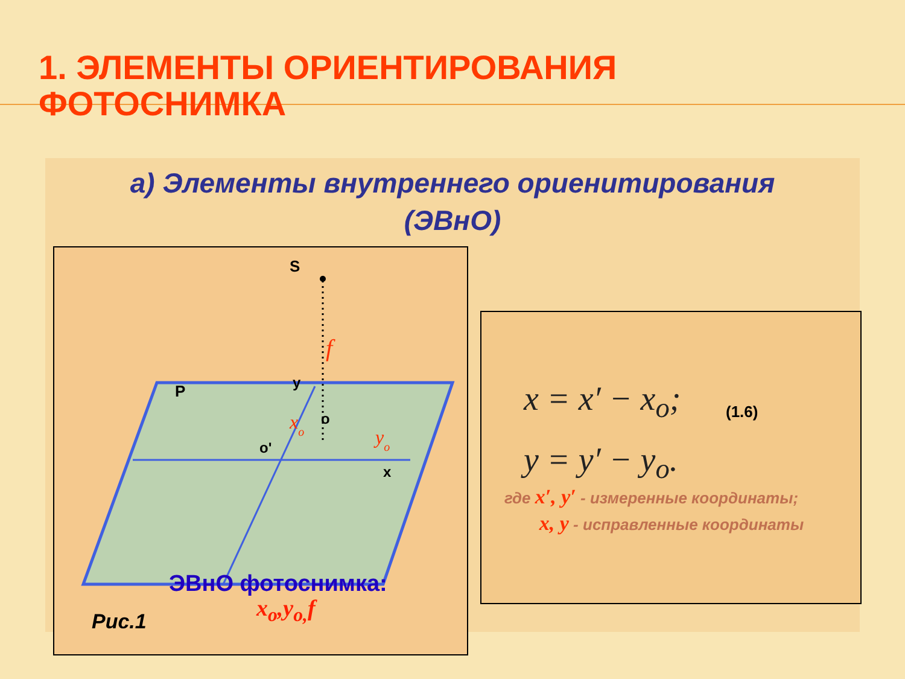1. ЭЛЕМЕНТЫ ОРИЕНТИРОВАНИЯ
ФОТОСНИМКА
а) Элементы внутреннего ориенитирования (ЭВнО)
S
P
y
o
o'
x
f
xo
yo
Рис.1
ЭВнО фотоснимка:
x<sub>o</sub>,y<sub>o,</sub>f
x = x′ − x<sub>o</sub>;
y = y′ − y<sub>o</sub>.
(1.6)
где x′, y′ - измеренные координаты;
x, y - исправленные координаты